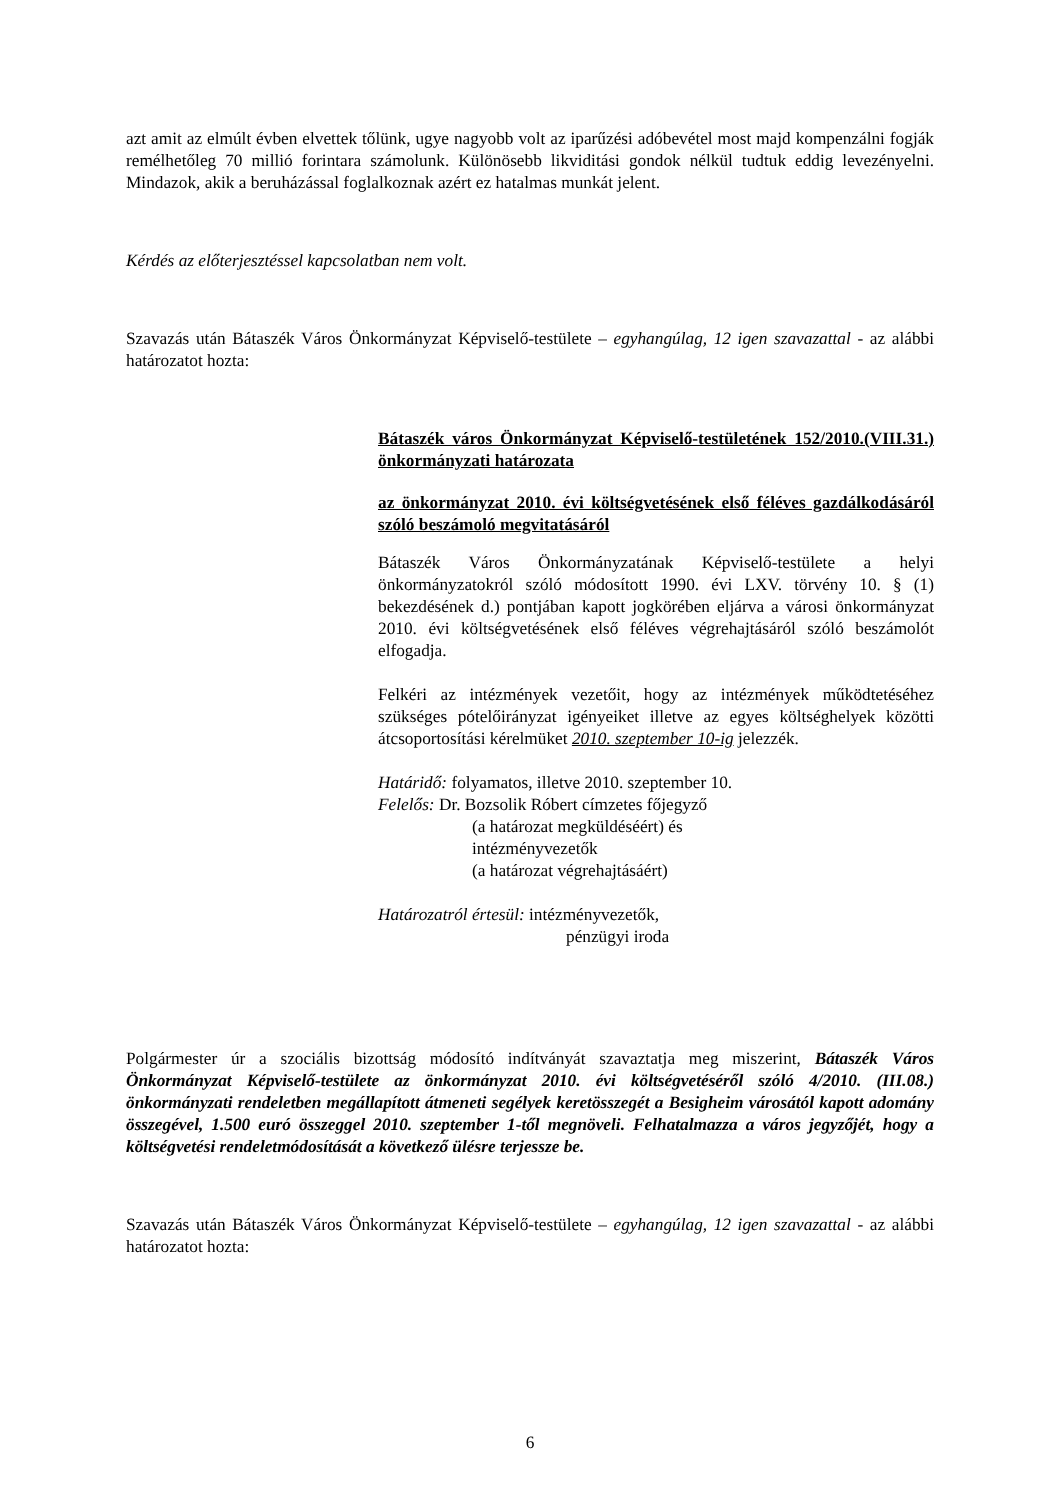azt amit az elmúlt évben elvettek tőlünk, ugye nagyobb volt az iparűzési adóbevétel most majd kompenzálni fogják remélhetőleg 70 millió forintara számolunk. Különösebb likviditási gondok nélkül tudtuk eddig levezényelni. Mindazok, akik a beruházással foglalkoznak azért ez hatalmas munkát jelent.
Kérdés az előterjesztéssel kapcsolatban nem volt.
Szavazás után Bátaszék Város Önkormányzat Képviselő-testülete – egyhangúlag, 12 igen szavazattal - az alábbi határozatot hozta:
Bátaszék város Önkormányzat Képviselő-testületének 152/2010.(VIII.31.) önkormányzati határozata
az önkormányzat 2010. évi költségvetésének első féléves gazdálkodásáról szóló beszámoló megvitatásáról
Bátaszék Város Önkormányzatának Képviselő-testülete a helyi önkormányzatokról szóló módosított 1990. évi LXV. törvény 10. § (1) bekezdésének d.) pontjában kapott jogkörében eljárva a városi önkormányzat 2010. évi költségvetésének első féléves végrehajtásáról szóló beszámolót elfogadja.
Felkéri az intézmények vezetőit, hogy az intézmények működtetéséhez szükséges pótelőirányzat igényeiket illetve az egyes költséghelyek közötti átcsoportosítási kérelmüket 2010. szeptember 10-ig jelezzék.
Határidő: folyamatos, illetve 2010. szeptember 10.
Felelős: Dr. Bozsolik Róbert címzetes főjegyző
(a határozat megküldéséért) és
intézményvezetők
(a határozat végrehajtásáért)
Határozatról értesül: intézményvezetők,
pénzügyi iroda
Polgármester úr a szociális bizottság módosító indítványát szavaztatja meg miszerint, Bátaszék Város Önkormányzat Képviselő-testülete az önkormányzat 2010. évi költségvetéséről szóló 4/2010. (III.08.) önkormányzati rendeletben megállapított átmeneti segélyek keretösszegét a Besigheim városától kapott adomány összegével, 1.500 euró összeggel 2010. szeptember 1-től megnöveli. Felhatalmazza a város jegyzőjét, hogy a költségvetési rendeletmódosítását a következő ülésre terjessze be.
Szavazás után Bátaszék Város Önkormányzat Képviselő-testülete – egyhangúlag, 12 igen szavazattal - az alábbi határozatot hozta:
6